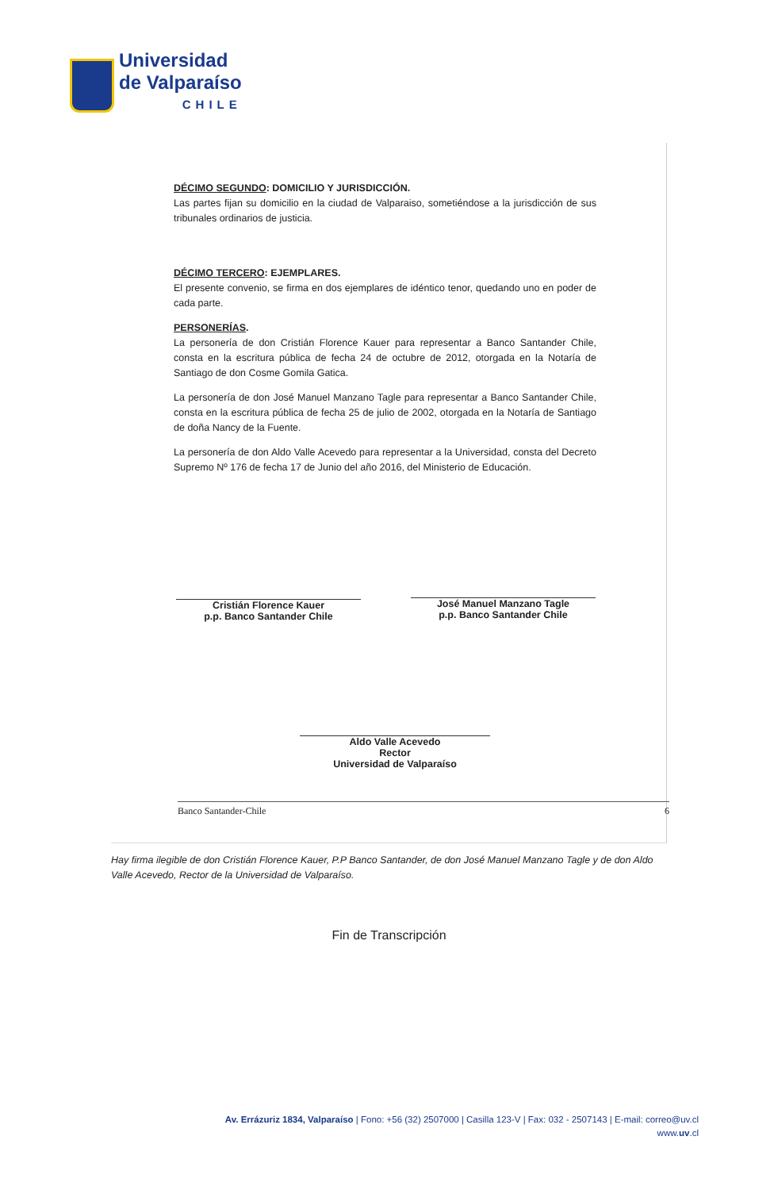Universidad
de Valparaíso
CHILE
DÉCIMO SEGUNDO: DOMICILIO Y JURISDICCIÓN.
Las partes fijan su domicilio en la ciudad de Valparaiso, sometiéndose a la jurisdicción de sus tribunales ordinarios de justicia.
DÉCIMO TERCERO: EJEMPLARES.
El presente convenio, se firma en dos ejemplares de idéntico tenor, quedando uno en poder de cada parte.
PERSONERÍAS.
La personería de don Cristián Florence Kauer para representar a Banco Santander Chile, consta en la escritura pública de fecha 24 de octubre de 2012, otorgada en la Notaría de Santiago de don Cosme Gomila Gatica.
La personería de don José Manuel Manzano Tagle para representar a Banco Santander Chile, consta en la escritura pública de fecha 25 de julio de 2002, otorgada en la Notaría de Santiago de doña Nancy de la Fuente.
La personería de don Aldo Valle Acevedo para representar a la Universidad, consta del Decreto Supremo Nº 176 de fecha 17 de Junio del año 2016, del Ministerio de Educación.
Cristián Florence Kauer
p.p. Banco Santander Chile
José Manuel Manzano Tagle
p.p. Banco Santander Chile
Aldo Valle Acevedo
Rector
Universidad de Valparaíso
Banco Santander-Chile 6
Hay firma ilegible de don Cristián Florence Kauer, P.P Banco Santander, de don José Manuel Manzano Tagle y de don Aldo Valle Acevedo, Rector de la Universidad de Valparaíso.
Fin de Transcripción
Av. Errázuriz 1834, Valparaíso | Fono: +56 (32) 2507000 | Casilla 123-V | Fax: 032 - 2507143 | E-mail: correo@uv.cl
www.uv.cl